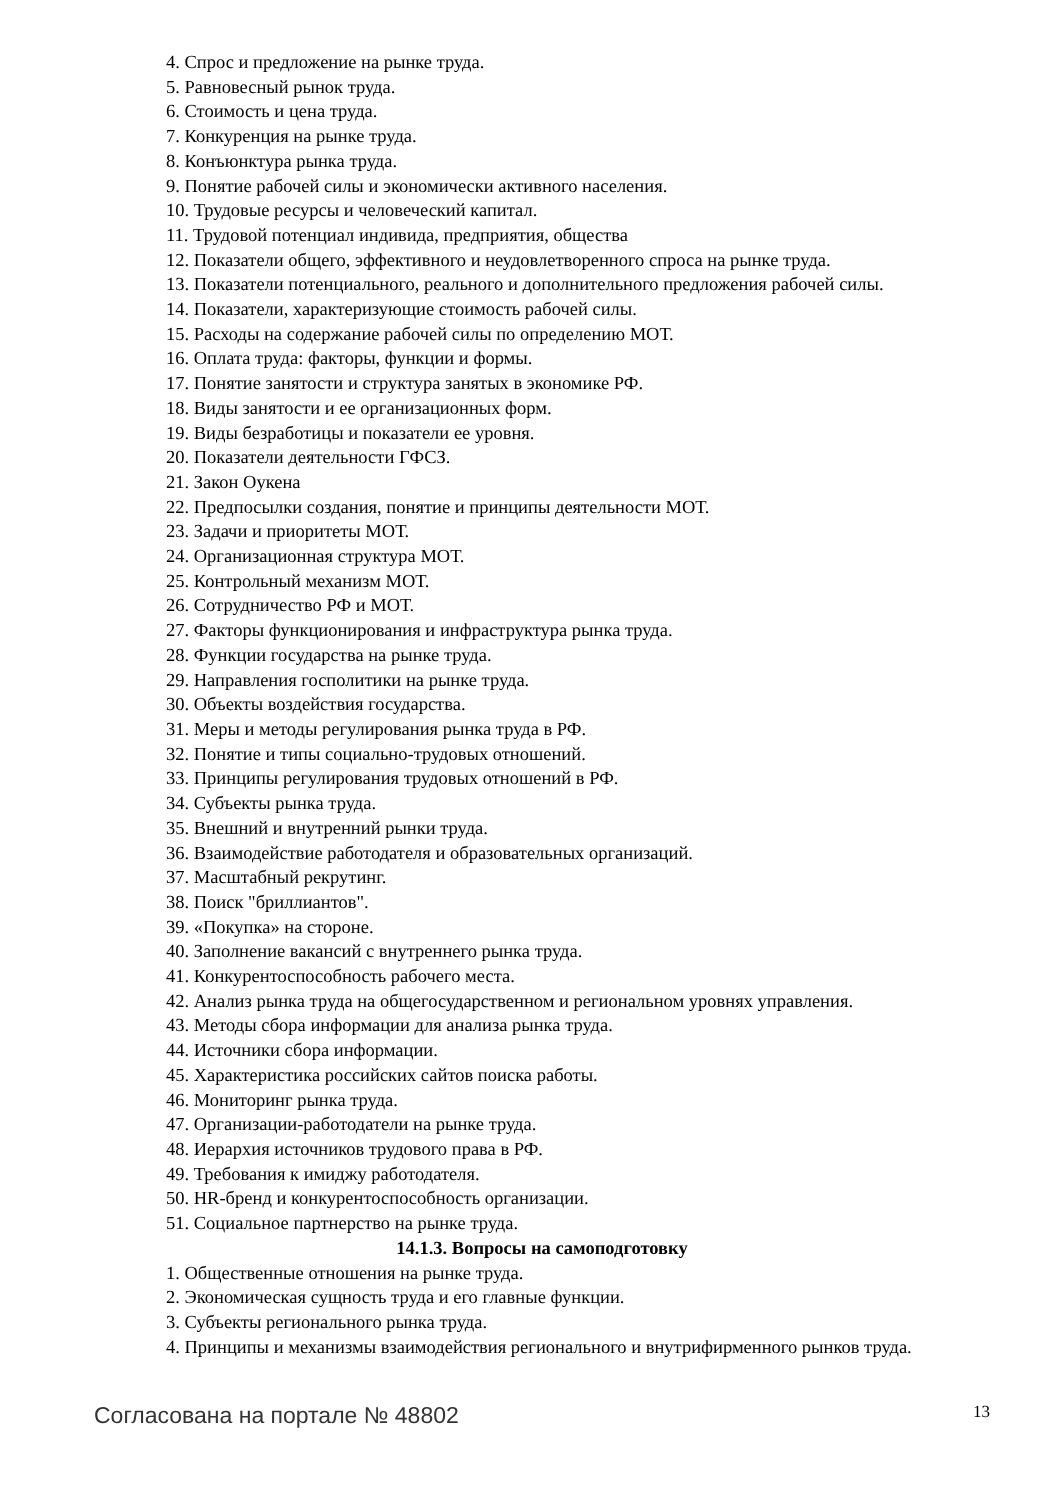4. Спрос и предложение на рынке труда.
5. Равновесный рынок труда.
6. Стоимость и цена труда.
7. Конкуренция на рынке труда.
8. Конъюнктура рынка труда.
9. Понятие рабочей силы и экономически активного населения.
10. Трудовые ресурсы и человеческий капитал.
11. Трудовой потенциал индивида, предприятия, общества
12. Показатели общего, эффективного и неудовлетворенного спроса на рынке труда.
13. Показатели потенциального, реального и дополнительного предложения рабочей силы.
14. Показатели, характеризующие стоимость рабочей силы.
15. Расходы на содержание рабочей силы по определению МОТ.
16. Оплата труда: факторы, функции и формы.
17. Понятие занятости и структура занятых в экономике РФ.
18. Виды занятости и ее организационных форм.
19. Виды безработицы и показатели ее уровня.
20. Показатели деятельности ГФСЗ.
21. Закон Оукена
22. Предпосылки создания, понятие и принципы деятельности МОТ.
23. Задачи и приоритеты МОТ.
24. Организационная структура МОТ.
25. Контрольный механизм МОТ.
26. Сотрудничество РФ и МОТ.
27. Факторы функционирования и инфраструктура рынка труда.
28. Функции государства на рынке труда.
29. Направления госполитики на рынке труда.
30. Объекты воздействия государства.
31. Меры и методы регулирования рынка труда в РФ.
32. Понятие и типы социально-трудовых отношений.
33. Принципы регулирования трудовых отношений в РФ.
34. Субъекты рынка труда.
35. Внешний и внутренний рынки труда.
36. Взаимодействие работодателя и образовательных организаций.
37. Масштабный рекрутинг.
38. Поиск "бриллиантов".
39. «Покупка» на стороне.
40. Заполнение вакансий с внутреннего рынка труда.
41. Конкурентоспособность рабочего места.
42. Анализ рынка труда на общегосударственном и региональном уровнях управления.
43. Методы сбора информации для анализа рынка труда.
44. Источники сбора информации.
45. Характеристика российских сайтов поиска работы.
46. Мониторинг рынка труда.
47. Организации-работодатели на рынке труда.
48. Иерархия источников трудового права в РФ.
49. Требования к имиджу работодателя.
50. HR-бренд и конкурентоспособность организации.
51. Социальное партнерство на рынке труда.
14.1.3. Вопросы на самоподготовку
1. Общественные отношения на рынке труда.
2. Экономическая сущность труда и его главные функции.
3. Субъекты регионального рынка труда.
4. Принципы и механизмы взаимодействия регионального и внутрифирменного рынков труда.
Согласована на портале № 48802 13